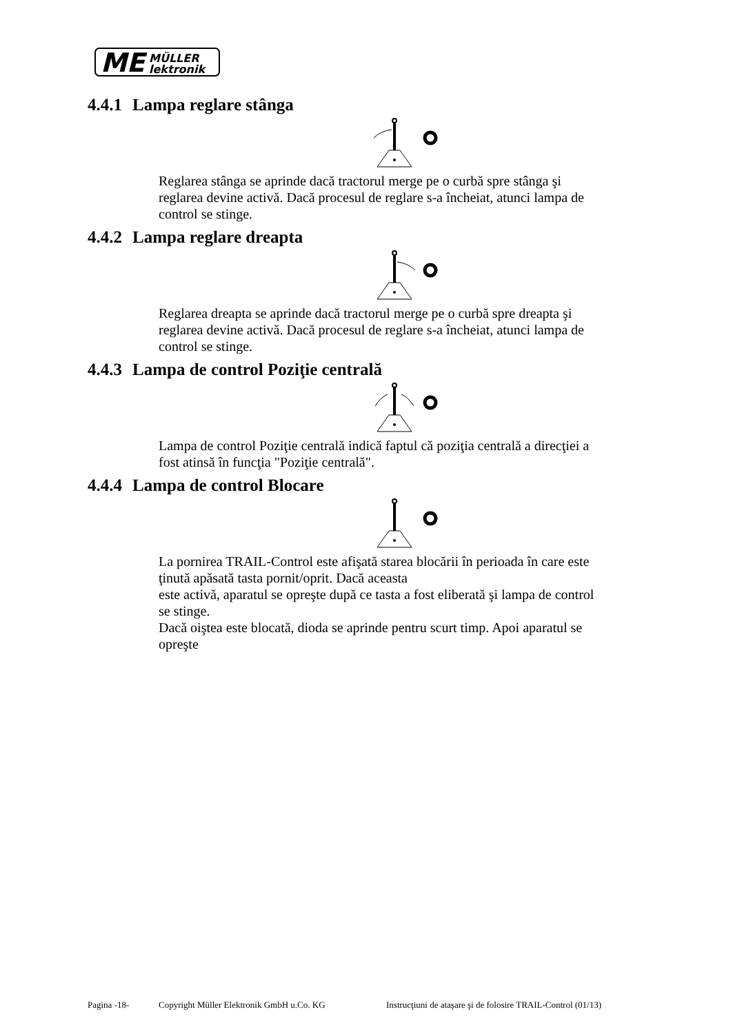ME
MÜLLER
lektronik
4.4.1 Lampa reglare stânga
Reglarea stânga se aprinde dacă tractorul merge pe o curbă spre stânga şi reglarea devine activă. Dacă procesul de reglare s-a încheiat, atunci lampa de control se stinge.
4.4.2 Lampa reglare dreapta
Reglarea dreapta se aprinde dacă tractorul merge pe o curbă spre dreapta şi reglarea devine activă. Dacă procesul de reglare s-a încheiat, atunci lampa de control se stinge.
4.4.3 Lampa de control Poziţie centrală
Lampa de control Poziţie centrală indică faptul că poziţia centrală a direcţiei a fost atinsă în funcţia "Poziţie centrală".
4.4.4 Lampa de control Blocare
La pornirea TRAIL-Control este afişată starea blocării în perioada în care este ţinută apăsată tasta pornit/oprit. Dacă aceasta
este activă, aparatul se opreşte după ce tasta a fost eliberată şi lampa de control se stinge.
Dacă oiştea este blocată, dioda se aprinde pentru scurt timp. Apoi aparatul se opreşte
Pagina -18- Copyright Müller Elektronik GmbH u.Co. KG Instrucţiuni de ataşare şi de folosire TRAIL-Control (01/13)